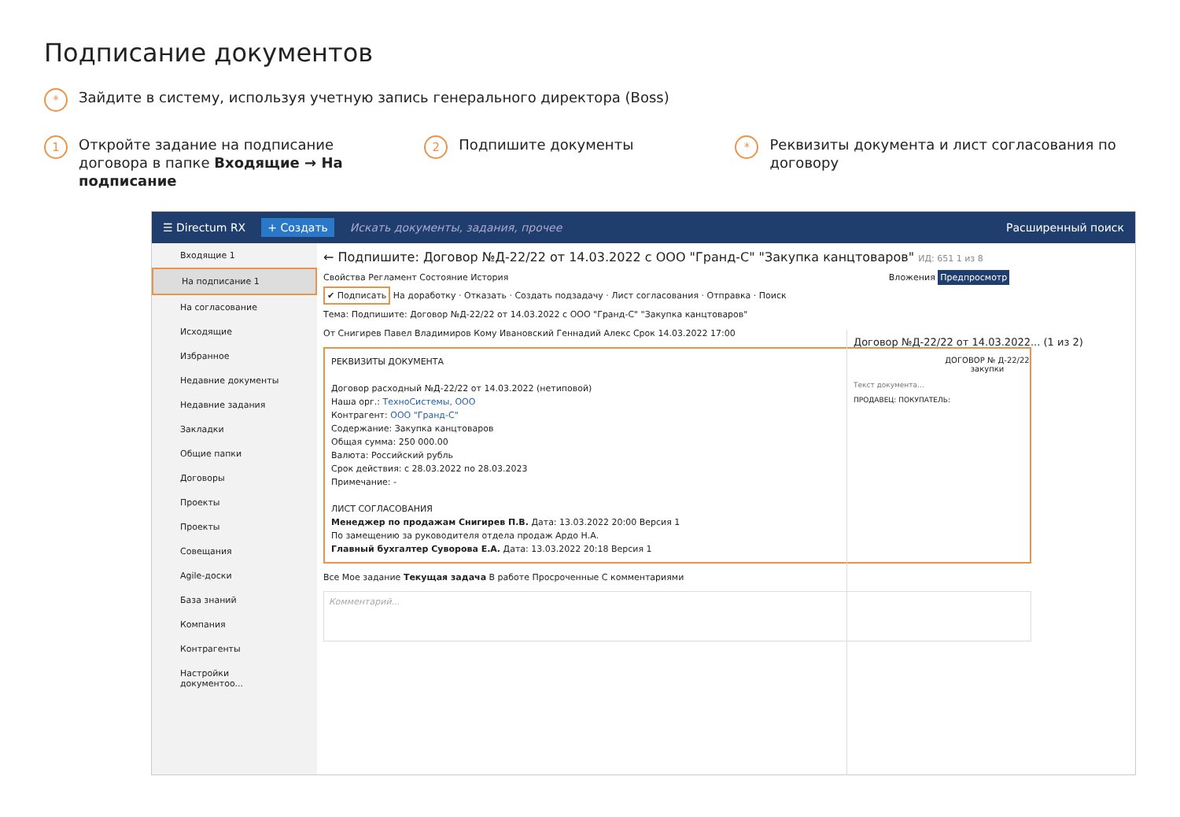Подписание документов
* Зайдите в систему, используя учетную запись генерального директора (Boss)
1 Откройте задание на подписание договора в папке Входящие → На подписание
2 Подпишите документы
* Реквизиты документа и лист согласования по договору
☰ Directum RX + Создать Искать документы, задания, прочее Расширенный поиск
Входящие 1
На подписание 1
На согласование
Исходящие
Избранное
Недавние документы
Недавние задания
Закладки
Общие папки
Договоры
Проекты
Проекты
Совещания
Agile-доски
База знаний
Компания
Контрагенты
Настройки документоо...
← Подпишите: Договор №Д-22/22 от 14.03.2022 с ООО "Гранд-С" "Закупка канцтоваров" ИД: 651 1 из 8
Свойства Регламент Состояние История Вложения Предпросмотр
✔ Подписать На доработку · Отказать · Создать подзадачу · Лист согласования · Отправка · Поиск
Тема: Подпишите: Договор №Д-22/22 от 14.03.2022 с ООО "Гранд-С" "Закупка канцтоваров"
От Снигирев Павел Владимиров Кому Ивановский Геннадий Алекс Срок 14.03.2022 17:00
РЕКВИЗИТЫ ДОКУМЕНТА
Договор расходный №Д-22/22 от 14.03.2022 (нетиповой)
Наша орг.: ТехноСистемы, ООО
Контрагент: ООО "Гранд-С"
Содержание: Закупка канцтоваров
Общая сумма: 250 000.00
Валюта: Российский рубль
Срок действия: с 28.03.2022 по 28.03.2023
Примечание: -
ЛИСТ СОГЛАСОВАНИЯ
Менеджер по продажам Снигирев П.В. Дата: 13.03.2022 20:00 Версия 1
По замещению за руководителя отдела продаж Ардо Н.А.
Главный бухгалтер Суворова Е.А. Дата: 13.03.2022 20:18 Версия 1
Все Мое задание Текущая задача В работе Просроченные С комментариями
Комментарий...
Договор №Д-22/22 от 14.03.2022... (1 из 2)
ДОГОВОР № Д-22/22
закупки
Текст документа…
ПРОДАВЕЦ: ПОКУПАТЕЛЬ: